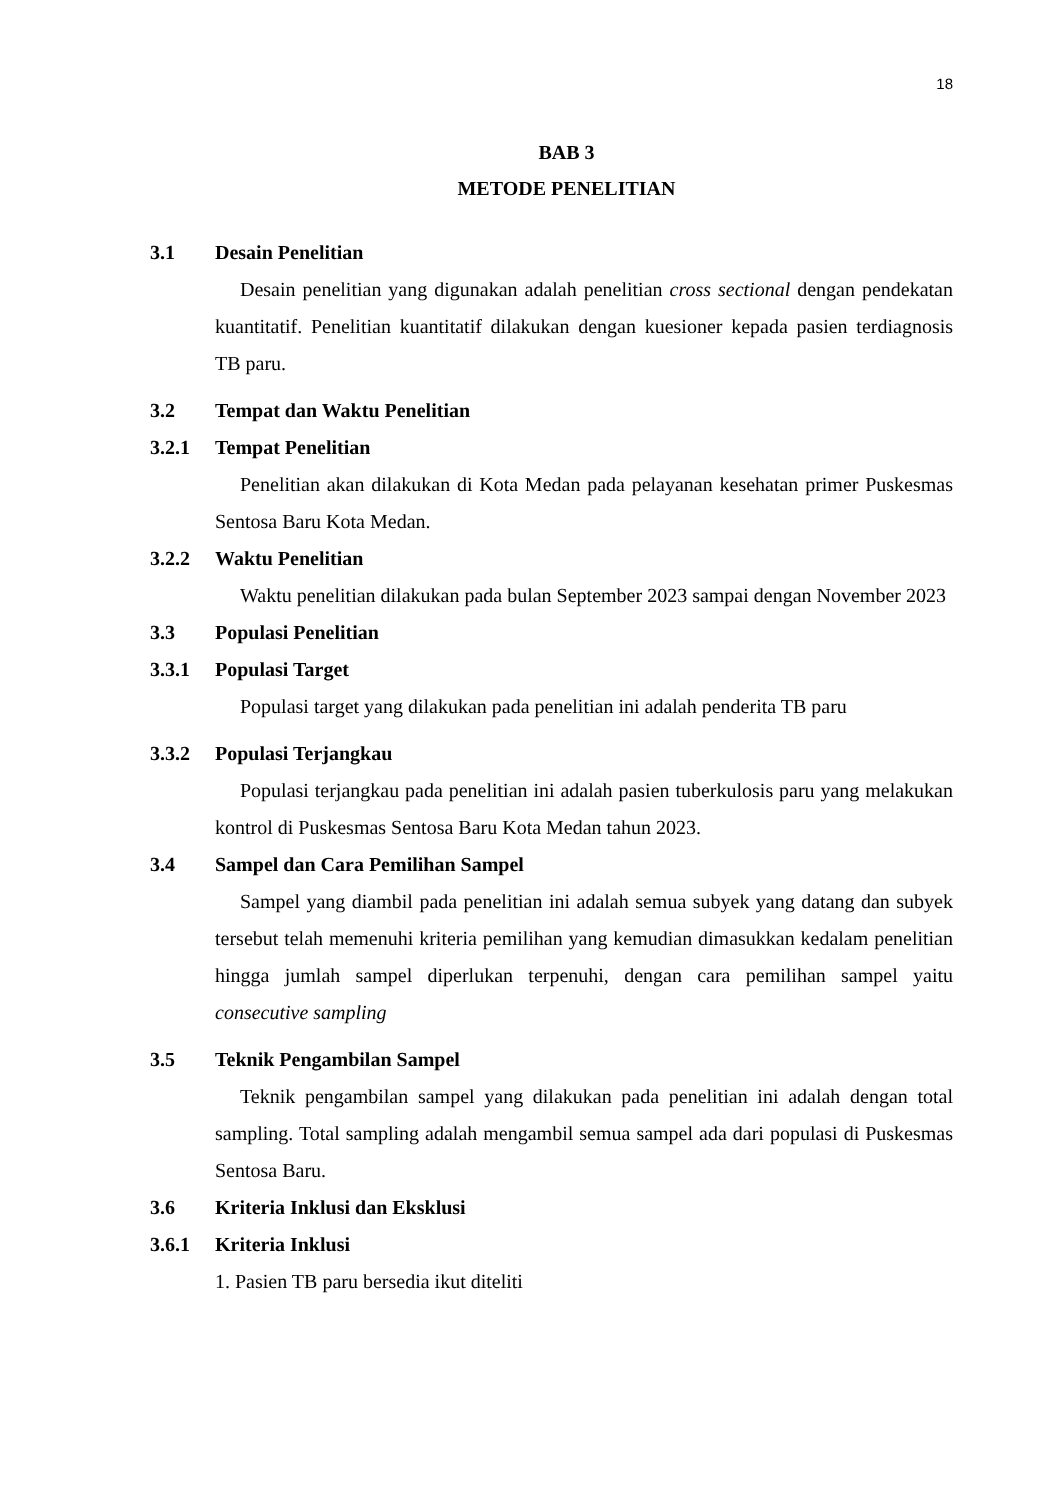18
BAB 3
METODE PENELITIAN
3.1 Desain Penelitian
Desain penelitian yang digunakan adalah penelitian cross sectional dengan pendekatan kuantitatif. Penelitian kuantitatif dilakukan dengan kuesioner kepada pasien terdiagnosis TB paru.
3.2 Tempat dan Waktu Penelitian
3.2.1 Tempat Penelitian
Penelitian akan dilakukan di Kota Medan pada pelayanan kesehatan primer Puskesmas Sentosa Baru Kota Medan.
3.2.2 Waktu Penelitian
Waktu penelitian dilakukan pada bulan September 2023 sampai dengan November 2023
3.3 Populasi Penelitian
3.3.1 Populasi Target
Populasi target yang dilakukan pada penelitian ini adalah penderita TB paru
3.3.2 Populasi Terjangkau
Populasi terjangkau pada penelitian ini adalah pasien tuberkulosis paru yang melakukan kontrol di Puskesmas Sentosa Baru Kota Medan tahun 2023.
3.4 Sampel dan Cara Pemilihan Sampel
Sampel yang diambil pada penelitian ini adalah semua subyek yang datang dan subyek tersebut telah memenuhi kriteria pemilihan yang kemudian dimasukkan kedalam penelitian hingga jumlah sampel diperlukan terpenuhi, dengan cara pemilihan sampel yaitu consecutive sampling
3.5 Teknik Pengambilan Sampel
Teknik pengambilan sampel yang dilakukan pada penelitian ini adalah dengan total sampling. Total sampling adalah mengambil semua sampel ada dari populasi di Puskesmas Sentosa Baru.
3.6 Kriteria Inklusi dan Eksklusi
3.6.1 Kriteria Inklusi
1. Pasien TB paru bersedia ikut diteliti